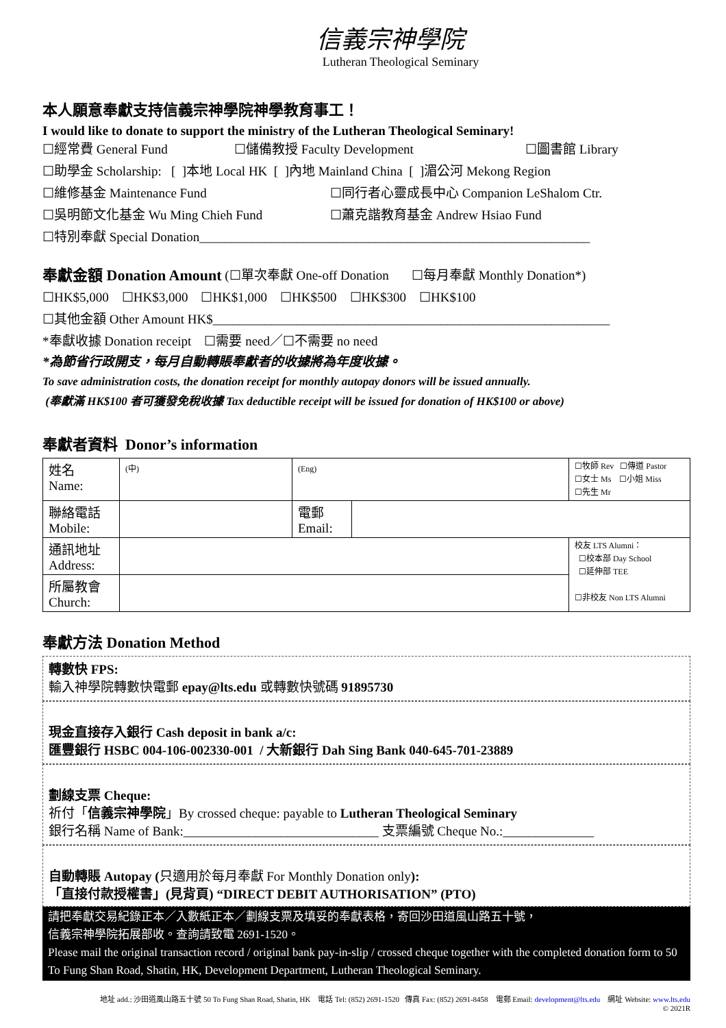信義宗神學院
Lutheran Theological Seminary
本人願意奉獻支持信義宗神學院神學教育事工！
I would like to donate to support the ministry of the Lutheran Theological Seminary!
☐經常費 General Fund ☐儲備教授 Faculty Development ☐圖書館 Library
☐助學金 Scholarship: [ ]本地 Local HK [ ]內地 Mainland China [ ]湄公河 Mekong Region
☐維修基金 Maintenance Fund ☐同行者心靈成長中心 Companion LeShalom Ctr.
☐吳明節文化基金 Wu Ming Chieh Fund ☐蕭克諧教育基金 Andrew Hsiao Fund
☐特別奉獻 Special Donation____________________________________________________________
奉獻金額 Donation Amount (☐單次奉獻 One-off Donation ☐每月奉獻 Monthly Donation*)
☐HK$5,000 ☐HK$3,000 ☐HK$1,000 ☐HK$500 ☐HK$300 ☐HK$100
☐其他金額 Other Amount HK$_____________________________________________________________
*奉獻收據 Donation receipt ☐需要 need／☐不需要 no need
*為節省行政開支，每月自動轉賬奉獻者的收據將為年度收據。
To save administration costs, the donation receipt for monthly autopay donors will be issued annually.
(奉獻滿 HK$100 者可獲發免稅收據 Tax deductible receipt will be issued for donation of HK$100 or above)
奉獻者資料 Donor’s information
| 姓名 Name: | (中) | (Eng) | | ☐牧師 Rev ☐傳道 Pastor ☐女士 Ms ☐小姐 Miss ☐先生 Mr |
| 聯絡電話 Mobile: | | 電郵 Email: | | |
| 通訊地址 Address: | | | | 校友 LTS Alumni： ☐校本部 Day School ☐延伸部 TEE ☐非校友 Non LTS Alumni |
| 所屬教會 Church: | | | | |
奉獻方法 Donation Method
轉數快 FPS:
輸入神學院轉數快電郵 epay@lts.edu 或轉數快號碼 91895730
現金直接存入銀行 Cash deposit in bank a/c:
匯豐銀行 HSBC 004-106-002330-001 / 大新銀行 Dah Sing Bank 040-645-701-23889
劃線支票 Cheque:
祈付「信義宗神學院」By crossed cheque: payable to Lutheran Theological Seminary
銀行名稱 Name of Bank:______________________________ 支票編號 Cheque No.:______________
自動轉賬 Autopay (只適用於每月奉獻 For Monthly Donation only):
「直接付款授權書」(見背頁) “DIRECT DEBIT AUTHORISATION” (PTO)
請把奉獻交易紀錄正本／入數紙正本／劃線支票及填妥的奉獻表格，寄回沙田道風山路五十號，
信義宗神學院拓展部收。查詢請致電 2691-1520。
Please mail the original transaction record / original bank pay-in-slip / crossed cheque together with the completed donation form to 50 To Fung Shan Road, Shatin, HK, Development Department, Lutheran Theological Seminary.
地址 add.: 沙田道風山路五十號 50 To Fung Shan Road, Shatin, HK 電話 Tel: (852) 2691-1520 傳真 Fax: (852) 2691-8458 電郵 Email: development@lts.edu 網址 Website: www.lts.edu
© 2021R